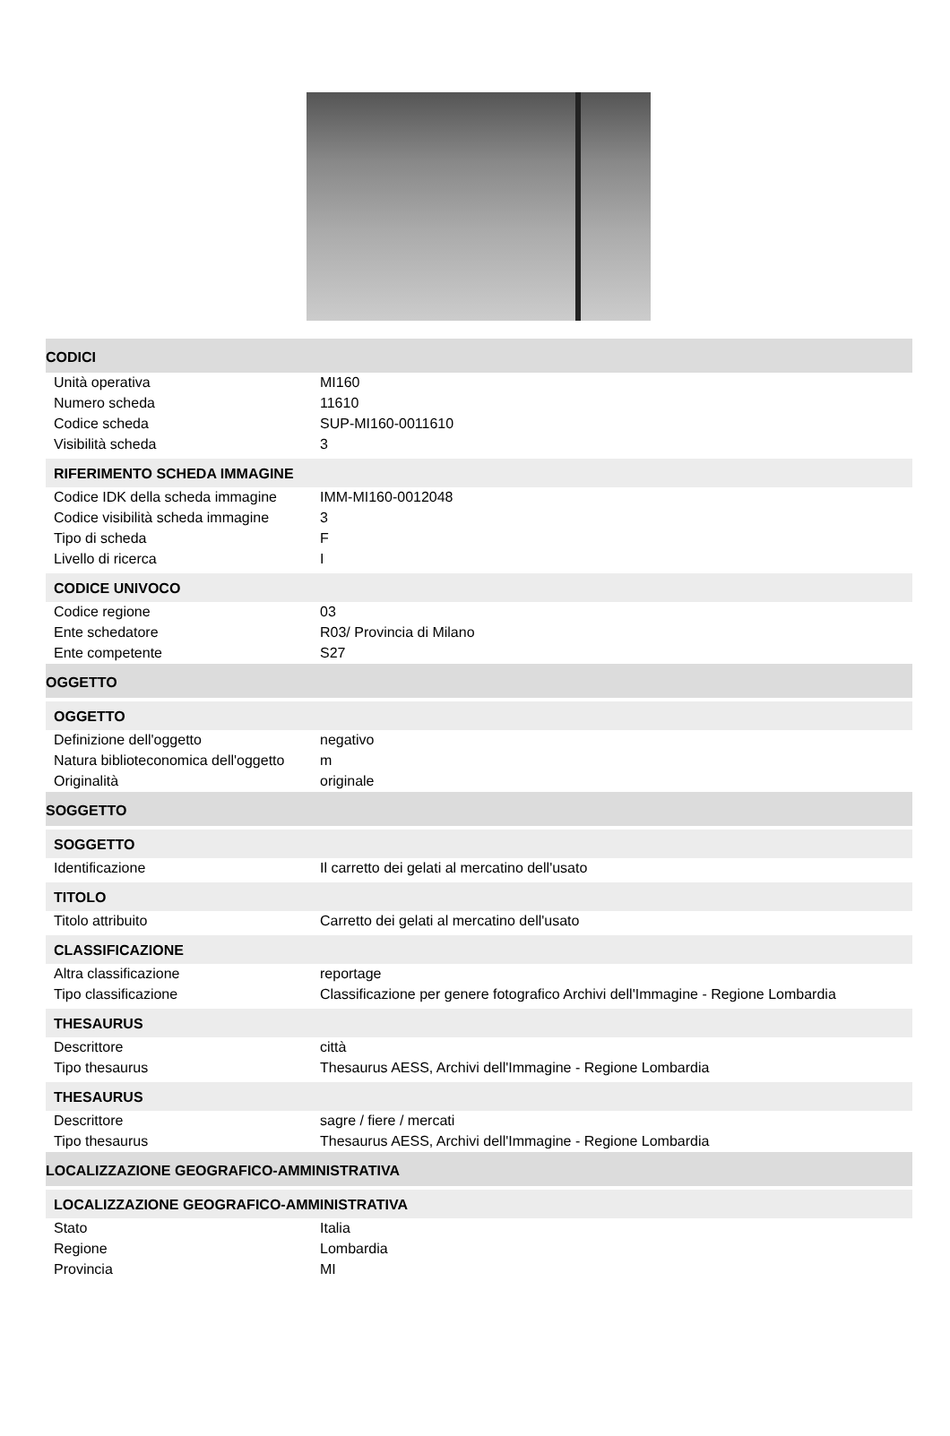CODICI
| Unità operativa | MI160 |
| Numero scheda | 11610 |
| Codice scheda | SUP-MI160-0011610 |
| Visibilità scheda | 3 |
RIFERIMENTO SCHEDA IMMAGINE
| Codice IDK della scheda immagine | IMM-MI160-0012048 |
| Codice visibilità scheda immagine | 3 |
| Tipo di scheda | F |
| Livello di ricerca | I |
CODICE UNIVOCO
| Codice regione | 03 |
| Ente schedatore | R03/ Provincia di Milano |
| Ente competente | S27 |
OGGETTO
OGGETTO
| Definizione dell'oggetto | negativo |
| Natura biblioteconomica dell'oggetto | m |
| Originalità | originale |
SOGGETTO
SOGGETTO
| Identificazione | Il carretto dei gelati al mercatino dell'usato |
TITOLO
| Titolo attribuito | Carretto dei gelati al mercatino dell'usato |
CLASSIFICAZIONE
| Altra classificazione | reportage |
| Tipo classificazione | Classificazione per genere fotografico Archivi dell'Immagine - Regione Lombardia |
THESAURUS
| Descrittore | città |
| Tipo thesaurus | Thesaurus AESS, Archivi dell'Immagine - Regione Lombardia |
THESAURUS
| Descrittore | sagre / fiere / mercati |
| Tipo thesaurus | Thesaurus AESS, Archivi dell'Immagine - Regione Lombardia |
LOCALIZZAZIONE GEOGRAFICO-AMMINISTRATIVA
LOCALIZZAZIONE GEOGRAFICO-AMMINISTRATIVA
| Stato | Italia |
| Regione | Lombardia |
| Provincia | MI |